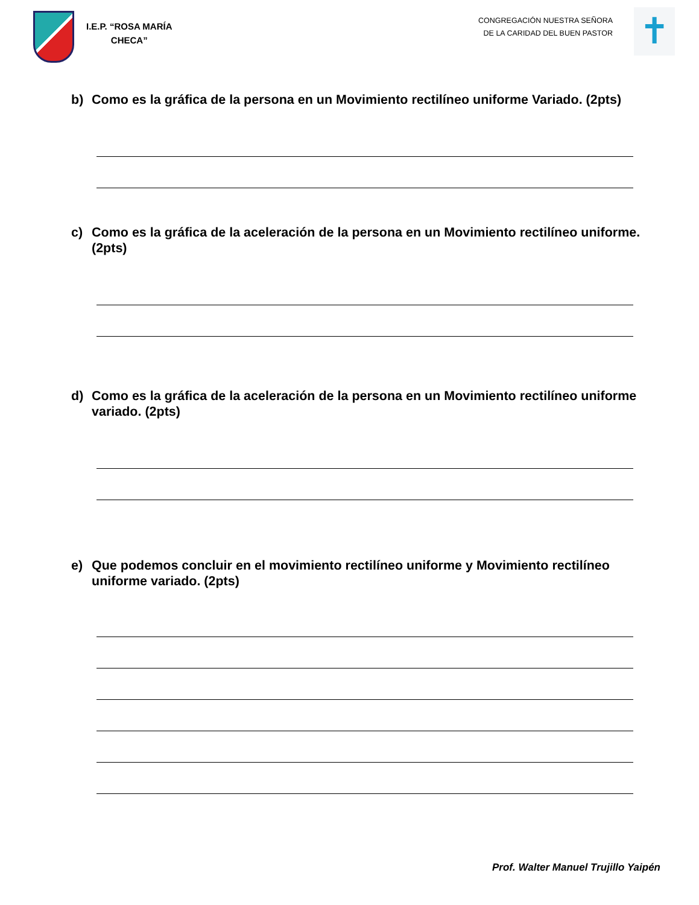I.E.P. “ROSA MARÍA
CHECA”
CONGREGACIÓN NUESTRA SEÑORA
DE LA CARIDAD DEL BUEN PASTOR
✝
b) Como es la gráfica de la persona en un Movimiento rectilíneo uniforme Variado. (2pts)
c) Como es la gráfica de la aceleración de la persona en un Movimiento rectilíneo uniforme. (2pts)
d) Como es la gráfica de la aceleración de la persona en un Movimiento rectilíneo uniforme variado. (2pts)
e) Que podemos concluir en el movimiento rectilíneo uniforme y Movimiento rectilíneo uniforme variado. (2pts)
Prof. Walter Manuel Trujillo Yaipén